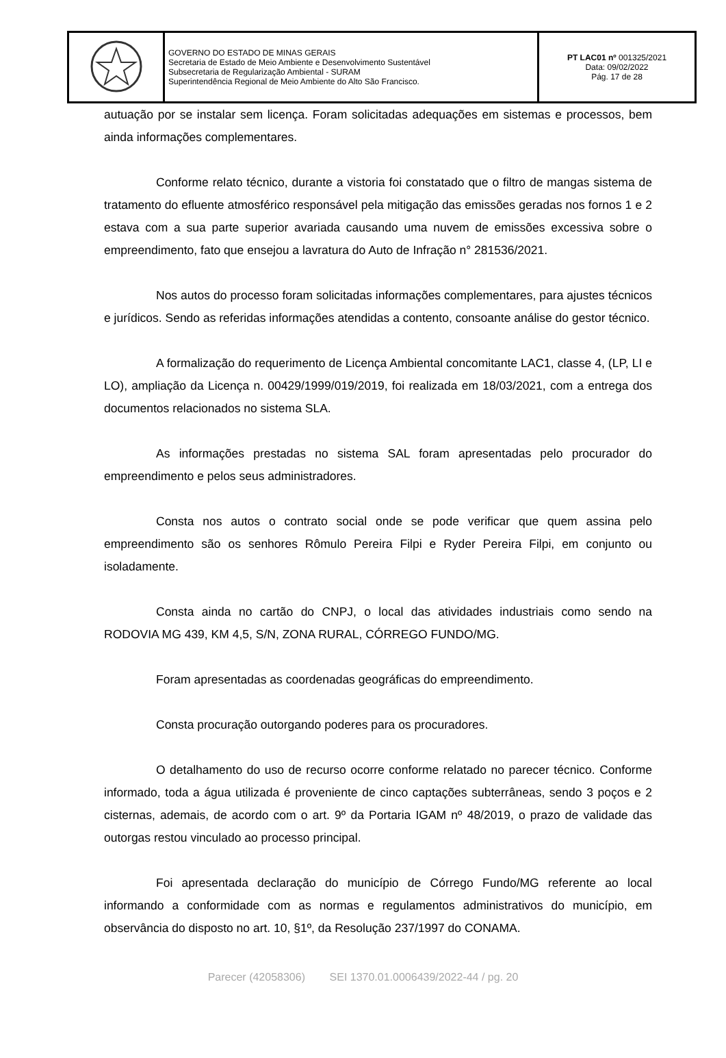| | GOVERNO DO ESTADO DE MINAS GERAIS Secretaria de Estado de Meio Ambiente e Desenvolvimento Sustentável Subsecretaria de Regularização Ambiental - SURAM Superintendência Regional de Meio Ambiente do Alto São Francisco. | PT LAC01 nº 001325/2021 Data: 09/02/2022 Pág. 17 de 28 |
autuação por se instalar sem licença. Foram solicitadas adequações em sistemas e processos, bem ainda informações complementares.
Conforme relato técnico, durante a vistoria foi constatado que o filtro de mangas sistema de tratamento do efluente atmosférico responsável pela mitigação das emissões geradas nos fornos 1 e 2 estava com a sua parte superior avariada causando uma nuvem de emissões excessiva sobre o empreendimento, fato que ensejou a lavratura do Auto de Infração n° 281536/2021.
Nos autos do processo foram solicitadas informações complementares, para ajustes técnicos e jurídicos. Sendo as referidas informações atendidas a contento, consoante análise do gestor técnico.
A formalização do requerimento de Licença Ambiental concomitante LAC1, classe 4, (LP, LI e LO), ampliação da Licença n. 00429/1999/019/2019, foi realizada em 18/03/2021, com a entrega dos documentos relacionados no sistema SLA.
As informações prestadas no sistema SAL foram apresentadas pelo procurador do empreendimento e pelos seus administradores.
Consta nos autos o contrato social onde se pode verificar que quem assina pelo empreendimento são os senhores Rômulo Pereira Filpi e Ryder Pereira Filpi, em conjunto ou isoladamente.
Consta ainda no cartão do CNPJ, o local das atividades industriais como sendo na RODOVIA MG 439, KM 4,5, S/N, ZONA RURAL, CÓRREGO FUNDO/MG.
Foram apresentadas as coordenadas geográficas do empreendimento.
Consta procuração outorgando poderes para os procuradores.
O detalhamento do uso de recurso ocorre conforme relatado no parecer técnico. Conforme informado, toda a água utilizada é proveniente de cinco captações subterrâneas, sendo 3 poços e 2 cisternas, ademais, de acordo com o art. 9º da Portaria IGAM nº 48/2019, o prazo de validade das outorgas restou vinculado ao processo principal.
Foi apresentada declaração do município de Córrego Fundo/MG referente ao local informando a conformidade com as normas e regulamentos administrativos do município, em observância do disposto no art. 10, §1º, da Resolução 237/1997 do CONAMA.
Parecer (42058306) SEI 1370.01.0006439/2022-44 / pg. 20